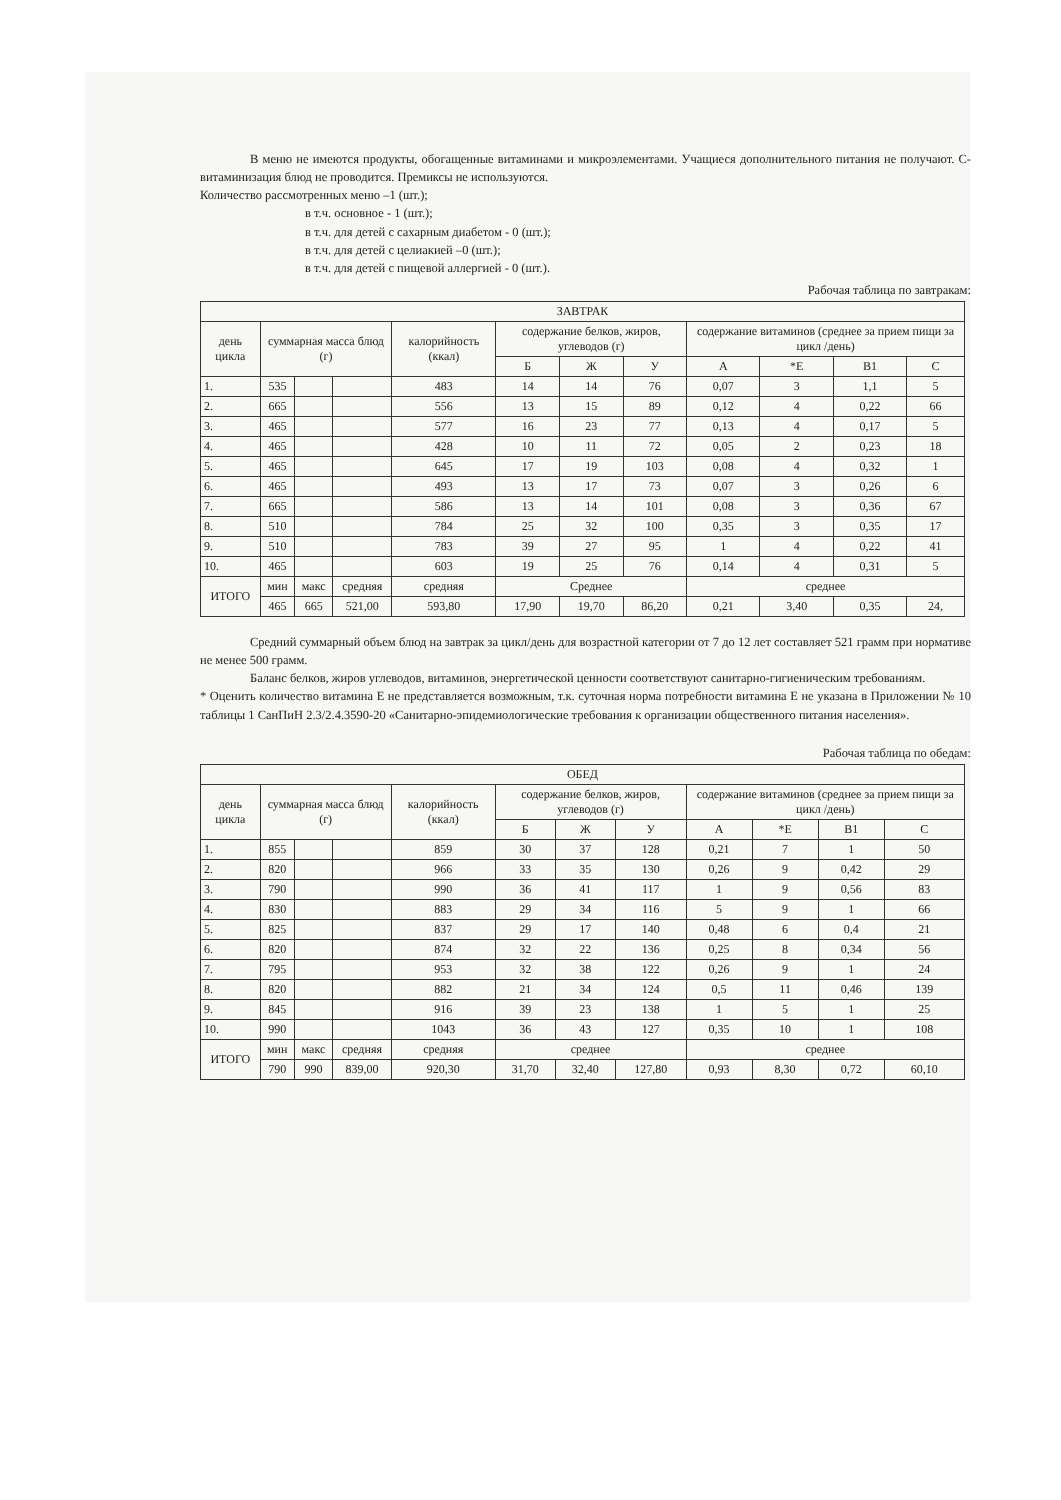В меню не имеются продукты, обогащенные витаминами и микроэлементами. Учащиеся дополнительного питания не получают. С-витаминизация блюд не проводится. Премиксы не используются.
Количество рассмотренных меню –1 (шт.);
в т.ч. основное - 1 (шт.);
в т.ч. для детей с сахарным диабетом - 0 (шт.);
в т.ч. для детей с целиакией –0 (шт.);
в т.ч. для детей с пищевой аллергией - 0 (шт.).
Рабочая таблица по завтракам:
| ЗАВТРАК | | | | | | | | | | | |
| --- | --- | --- | --- | --- | --- | --- | --- | --- | --- | --- | --- |
| день цикла | суммарная масса блюд (г) | | | калорийность (ккал) | содержание белков, жиров, углеводов (г) | | | содержание витаминов (среднее за прием пищи за цикл /день) | | | |
| | | | | | Б | Ж | У | А | *Е | В1 | С |
| 1. | 535 | | | 483 | 14 | 14 | 76 | 0,07 | 3 | 1,1 | 5 |
| 2. | 665 | | | 556 | 13 | 15 | 89 | 0,12 | 4 | 0,22 | 66 |
| 3. | 465 | | | 577 | 16 | 23 | 77 | 0,13 | 4 | 0,17 | 5 |
| 4. | 465 | | | 428 | 10 | 11 | 72 | 0,05 | 2 | 0,23 | 18 |
| 5. | 465 | | | 645 | 17 | 19 | 103 | 0,08 | 4 | 0,32 | 1 |
| 6. | 465 | | | 493 | 13 | 17 | 73 | 0,07 | 3 | 0,26 | 6 |
| 7. | 665 | | | 586 | 13 | 14 | 101 | 0,08 | 3 | 0,36 | 67 |
| 8. | 510 | | | 784 | 25 | 32 | 100 | 0,35 | 3 | 0,35 | 17 |
| 9. | 510 | | | 783 | 39 | 27 | 95 | 1 | 4 | 0,22 | 41 |
| 10. | 465 | | | 603 | 19 | 25 | 76 | 0,14 | 4 | 0,31 | 5 |
| ИТОГО | мин | макс | средняя | средняя | Среднее | | | среднее | | | |
| | 465 | 665 | 521,00 | 593,80 | 17,90 | 19,70 | 86,20 | 0,21 | 3,40 | 0,35 | 24, |
Средний суммарный объем блюд на завтрак за цикл/день для возрастной категории от 7 до 12 лет составляет 521 грамм при нормативе не менее 500 грамм.
Баланс белков, жиров углеводов, витаминов, энергетической ценности соответствуют санитарно-гигиеническим требованиям.
* Оценить количество витамина Е не представляется возможным, т.к. суточная норма потребности витамина Е не указана в Приложении № 10 таблицы 1 СанПиН 2.3/2.4.3590-20 «Санитарно-эпидемиологические требования к организации общественного питания населения».
Рабочая таблица по обедам:
| ОБЕД | | | | | | | | | | | |
| --- | --- | --- | --- | --- | --- | --- | --- | --- | --- | --- | --- |
| день цикла | суммарная масса блюд (г) | | | калорийность (ккал) | содержание белков, жиров, углеводов (г) | | | содержание витаминов (среднее за прием пищи за цикл /день) | | | |
| | | | | | Б | Ж | У | А | *Е | В1 | С |
| 1. | 855 | | | 859 | 30 | 37 | 128 | 0,21 | 7 | 1 | 50 |
| 2. | 820 | | | 966 | 33 | 35 | 130 | 0,26 | 9 | 0,42 | 29 |
| 3. | 790 | | | 990 | 36 | 41 | 117 | 1 | 9 | 0,56 | 83 |
| 4. | 830 | | | 883 | 29 | 34 | 116 | 5 | 9 | 1 | 66 |
| 5. | 825 | | | 837 | 29 | 17 | 140 | 0,48 | 6 | 0,4 | 21 |
| 6. | 820 | | | 874 | 32 | 22 | 136 | 0,25 | 8 | 0,34 | 56 |
| 7. | 795 | | | 953 | 32 | 38 | 122 | 0,26 | 9 | 1 | 24 |
| 8. | 820 | | | 882 | 21 | 34 | 124 | 0,5 | 11 | 0,46 | 139 |
| 9. | 845 | | | 916 | 39 | 23 | 138 | 1 | 5 | 1 | 25 |
| 10. | 990 | | | 1043 | 36 | 43 | 127 | 0,35 | 10 | 1 | 108 |
| ИТОГО | мин | макс | средняя | средняя | среднее | | | среднее | | | |
| | 790 | 990 | 839,00 | 920,30 | 31,70 | 32,40 | 127,80 | 0,93 | 8,30 | 0,72 | 60,10 |